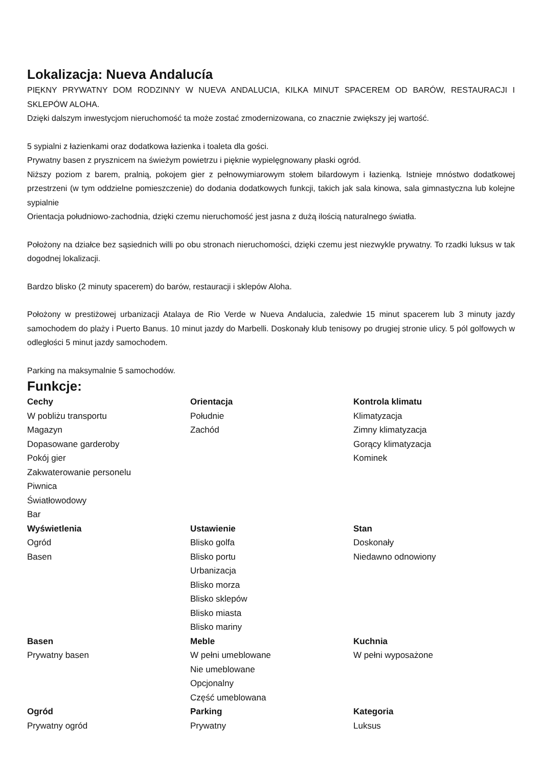Lokalizacja: Nueva Andalucía
PIĘKNY PRYWATNY DOM RODZINNY W NUEVA ANDALUCIA, KILKA MINUT SPACEREM OD BARÓW, RESTAURACJI I SKLEPÓW ALOHA.
Dzięki dalszym inwestycjom nieruchomość ta może zostać zmodernizowana, co znacznie zwiększy jej wartość.
5 sypialni z łazienkami oraz dodatkowa łazienka i toaleta dla gości.
Prywatny basen z prysznicem na świeżym powietrzu i pięknie wypielęgnowany płaski ogród.
Niższy poziom z barem, pralnią, pokojem gier z pełnowymiarowym stołem bilardowym i łazienką. Istnieje mnóstwo dodatkowej przestrzeni (w tym oddzielne pomieszczenie) do dodania dodatkowych funkcji, takich jak sala kinowa, sala gimnastyczna lub kolejne sypialnie
Orientacja południowo-zachodnia, dzięki czemu nieruchomość jest jasna z dużą ilością naturalnego światła.
Położony na działce bez sąsiednich willi po obu stronach nieruchomości, dzięki czemu jest niezwykle prywatny. To rzadki luksus w tak dogodnej lokalizacji.
Bardzo blisko (2 minuty spacerem) do barów, restauracji i sklepów Aloha.
Położony w prestiżowej urbanizacji Atalaya de Rio Verde w Nueva Andalucia, zaledwie 15 minut spacerem lub 3 minuty jazdy samochodem do plaży i Puerto Banus. 10 minut jazdy do Marbelli. Doskonały klub tenisowy po drugiej stronie ulicy. 5 pól golfowych w odległości 5 minut jazdy samochodem.
Parking na maksymalnie 5 samochodów.
Funkcje:
Cechy
W pobliżu transportu
Magazyn
Dopasowane garderoby
Pokój gier
Zakwaterowanie personelu
Piwnica
Światłowodowy
Bar
Orientacja
Południe
Zachód
Kontrola klimatu
Klimatyzacja
Zimny klimatyzacja
Gorący klimatyzacja
Kominek
Wyświetlenia
Ogród
Basen
Ustawienie
Blisko golfa
Blisko portu
Urbanizacja
Blisko morza
Blisko sklepów
Blisko miasta
Blisko mariny
Stan
Doskonały
Niedawno odnowiony
Basen
Prywatny basen
Meble
W pełni umeblowane
Nie umeblowane
Opcjonalny
Część umeblowana
Kuchnia
W pełni wyposażone
Ogród
Prywatny ogród
Parking
Prywatny
Kategoria
Luksus